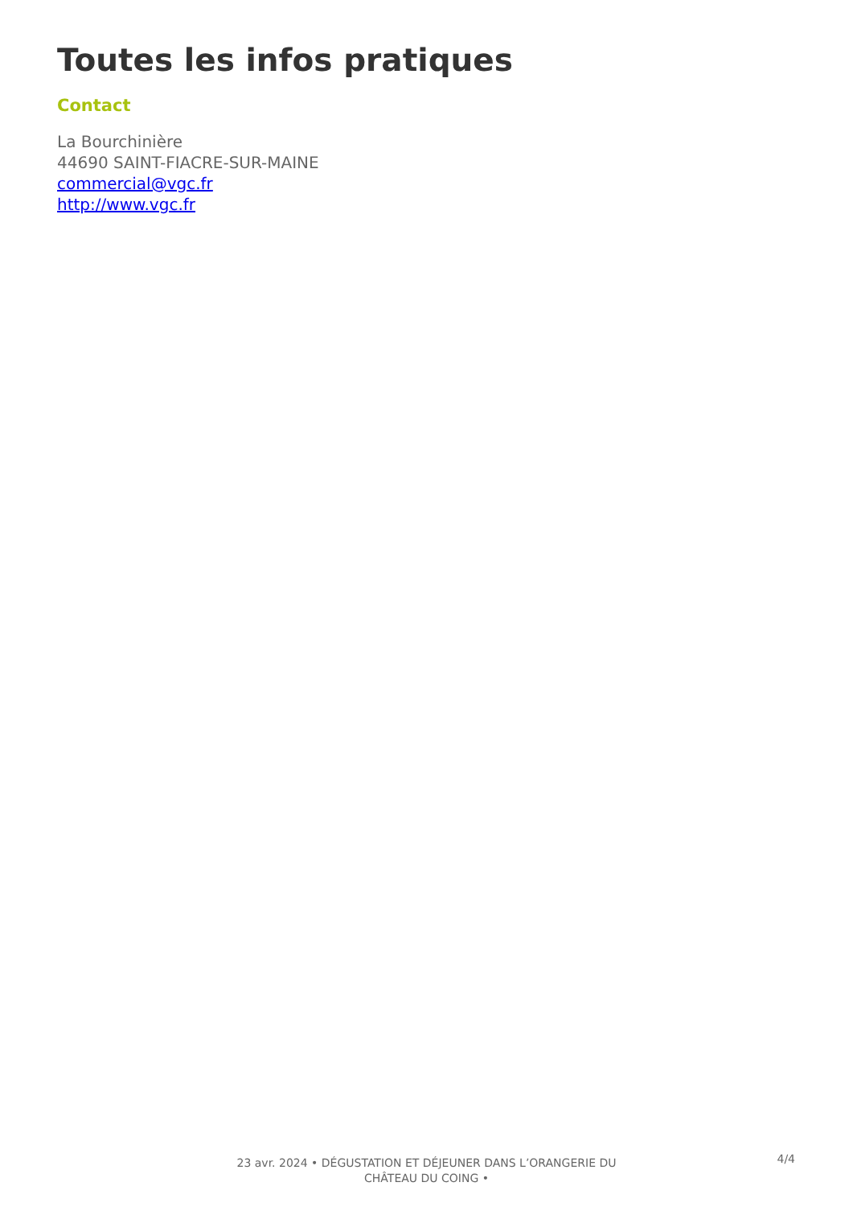Toutes les infos pratiques
Contact
La Bourchinière
44690 SAINT-FIACRE-SUR-MAINE
commercial@vgc.fr
http://www.vgc.fr
23 avr. 2024 • DÉGUSTATION ET DÉJEUNER DANS L’ORANGERIE DU
CHÂTEAU DU COING •
4/4